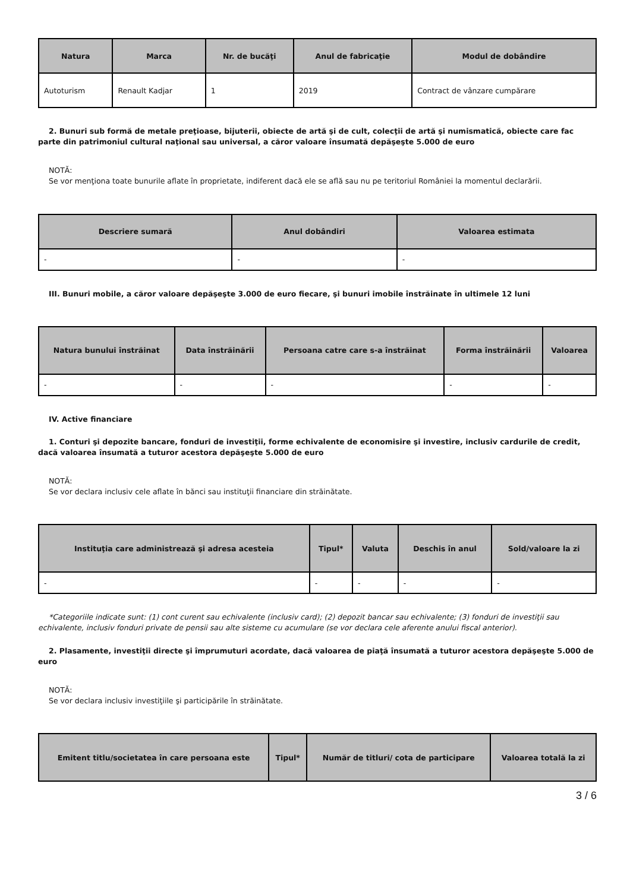| Natura | Marca | Nr. de bucăţi | Anul de fabricaţie | Modul de dobândire |
| --- | --- | --- | --- | --- |
| Autoturism | Renault Kadjar | 1 | 2019 | Contract de vânzare cumpărare |
2. Bunuri sub formă de metale preţioase, bijuterii, obiecte de artă şi de cult, colecţii de artă şi numismatică, obiecte care fac parte din patrimoniul cultural naţional sau universal, a căror valoare însumată depăşeşte 5.000 de euro
NOTĂ:
Se vor menţiona toate bunurile aflate în proprietate, indiferent dacă ele se află sau nu pe teritoriul României la momentul declarării.
| Descriere sumară | Anul dobândiri | Valoarea estimata |
| --- | --- | --- |
| - | - | - |
III. Bunuri mobile, a căror valoare depăşeşte 3.000 de euro fiecare, şi bunuri imobile înstrăinate în ultimele 12 luni
| Natura bunului înstrăinat | Data înstrăinării | Persoana catre care s-a înstrăinat | Forma înstrăinării | Valoarea |
| --- | --- | --- | --- | --- |
| - | - | - | - | - |
IV. Active financiare
1. Conturi şi depozite bancare, fonduri de investiţii, forme echivalente de economisire şi investire, inclusiv cardurile de credit, dacă valoarea însumată a tuturor acestora depăşeşte 5.000 de euro
NOTĂ:
Se vor declara inclusiv cele aflate în bănci sau instituţii financiare din străinătate.
| Instituţia care administrează şi adresa acesteia | Tipul* | Valuta | Deschis în anul | Sold/valoare la zi |
| --- | --- | --- | --- | --- |
| - | - | - | - | - |
*Categoriile indicate sunt: (1) cont curent sau echivalente (inclusiv card); (2) depozit bancar sau echivalente; (3) fonduri de investiţii sau echivalente, inclusiv fonduri private de pensii sau alte sisteme cu acumulare (se vor declara cele aferente anului fiscal anterior).
2. Plasamente, investiţii directe şi împrumuturi acordate, dacă valoarea de piaţă însumată a tuturor acestora depăşeşte 5.000 de euro
NOTĂ:
Se vor declara inclusiv investiţiile şi participările în străinătate.
| Emitent titlu/societatea în care persoana este | Tipul* | Număr de titluri/ cota de participare | Valoarea totală la zi |
| --- | --- | --- | --- |
3 / 6